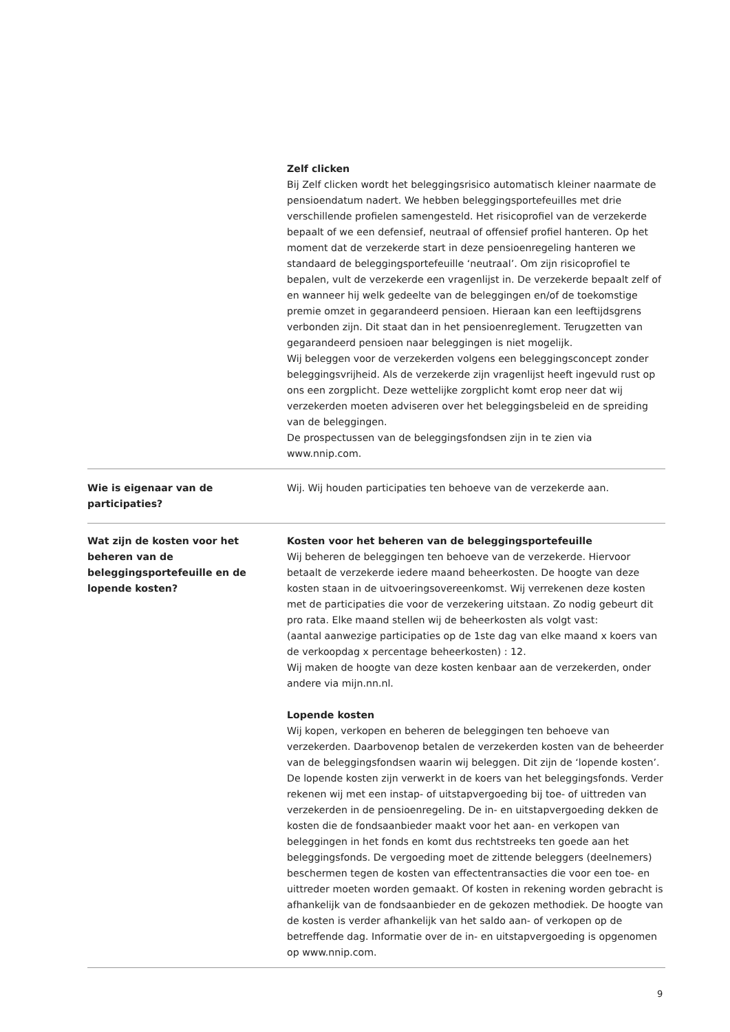| | Zelf clicken Bij Zelf clicken wordt het beleggingsrisico automatisch kleiner naarmate de pensioendatum nadert. We hebben beleggingsportefeuilles met drie verschillende profielen samengesteld. Het risicoprofiel van de verzekerde bepaalt of we een defensief, neutraal of offensief profiel hanteren. Op het moment dat de verzekerde start in deze pensioenregeling hanteren we standaard de beleggingsportefeuille ‘neutraal’. Om zijn risicoprofiel te bepalen, vult de verzekerde een vragenlijst in. De verzekerde bepaalt zelf of en wanneer hij welk gedeelte van de beleggingen en/of de toekomstige premie omzet in gegarandeerd pensioen. Hieraan kan een leeftijdsgrens verbonden zijn. Dit staat dan in het pensioenreglement. Terugzetten van gegarandeerd pensioen naar beleggingen is niet mogelijk. Wij beleggen voor de verzekerden volgens een beleggingsconcept zonder beleggingsvrijheid. Als de verzekerde zijn vragenlijst heeft ingevuld rust op ons een zorgplicht. Deze wettelijke zorgplicht komt erop neer dat wij verzekerden moeten adviseren over het beleggingsbeleid en de spreiding van de beleggingen. De prospectussen van de beleggingsfondsen zijn in te zien via www.nnip.com. |
| Wie is eigenaar van de participaties? | Wij. Wij houden participaties ten behoeve van de verzekerde aan. |
| Wat zijn de kosten voor het beheren van de beleggingsportefeuille en de lopende kosten? | Kosten voor het beheren van de beleggingsportefeuille Wij beheren de beleggingen ten behoeve van de verzekerde. Hiervoor betaalt de verzekerde iedere maand beheerkosten. De hoogte van deze kosten staan in de uitvoeringsovereenkomst. Wij verrekenen deze kosten met de participaties die voor de verzekering uitstaan. Zo nodig gebeurt dit pro rata. Elke maand stellen wij de beheerkosten als volgt vast: (aantal aanwezige participaties op de 1ste dag van elke maand x koers van de verkoopdag x percentage beheerkosten) : 12. Wij maken de hoogte van deze kosten kenbaar aan de verzekerden, onder andere via mijn.nn.nl. Lopende kosten Wij kopen, verkopen en beheren de beleggingen ten behoeve van verzekerden. Daarbovenop betalen de verzekerden kosten van de beheerder van de beleggingsfondsen waarin wij beleggen. Dit zijn de ‘lopende kosten’. De lopende kosten zijn verwerkt in de koers van het beleggingsfonds. Verder rekenen wij met een instap- of uitstapvergoeding bij toe- of uittreden van verzekerden in de pensioenregeling. De in- en uitstapvergoeding dekken de kosten die de fondsaanbieder maakt voor het aan- en verkopen van beleggingen in het fonds en komt dus rechtstreeks ten goede aan het beleggingsfonds. De vergoeding moet de zittende beleggers (deelnemers) beschermen tegen de kosten van effectentransacties die voor een toe- en uittreder moeten worden gemaakt. Of kosten in rekening worden gebracht is afhankelijk van de fondsaanbieder en de gekozen methodiek. De hoogte van de kosten is verder afhankelijk van het saldo aan- of verkopen op de betreffende dag. Informatie over de in- en uitstapvergoeding is opgenomen op www.nnip.com. |
9